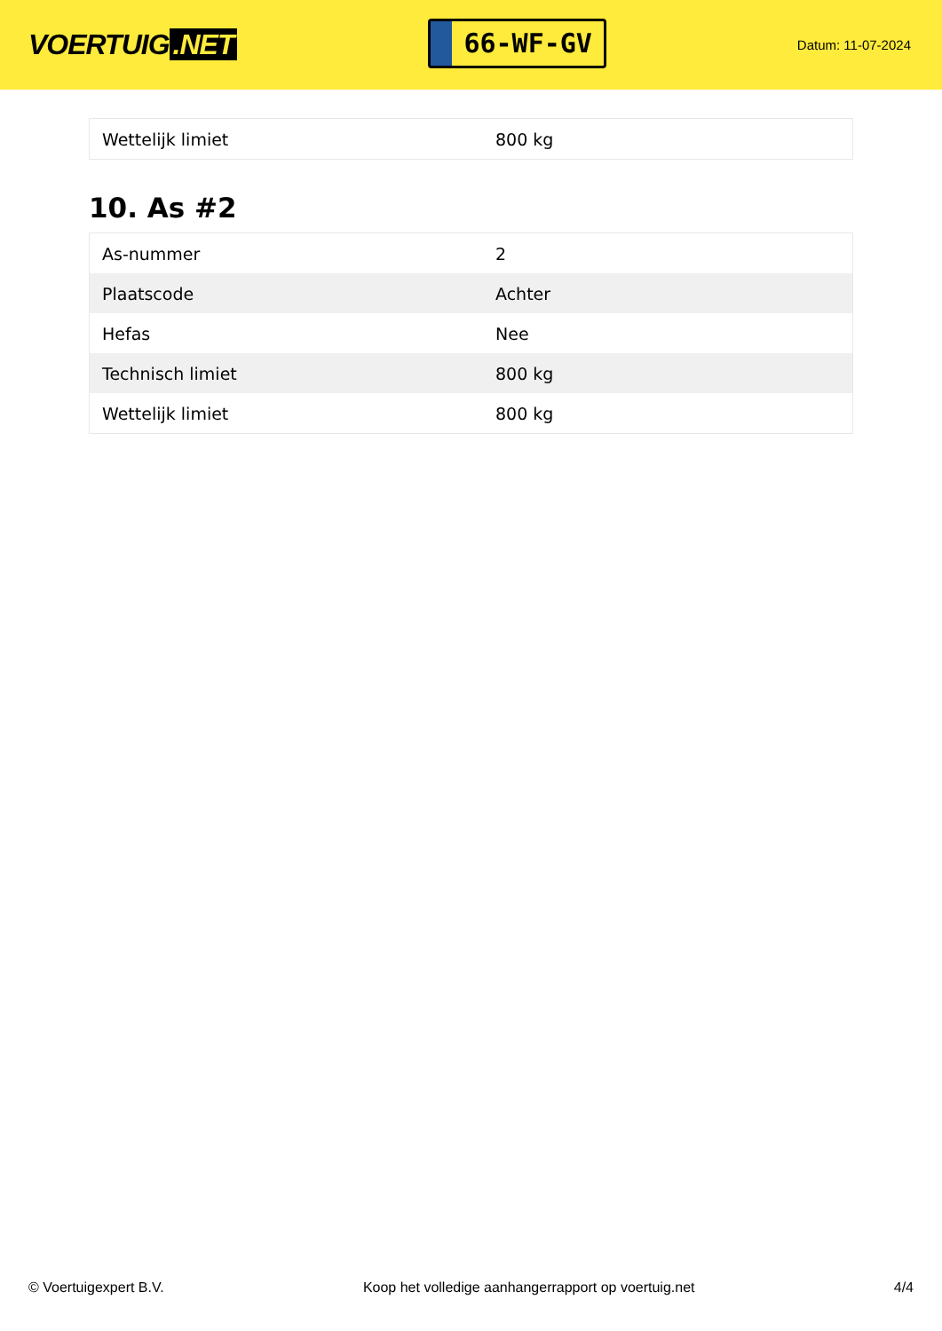VOERTUIG.NET
66-WF-GV
Datum: 11-07-2024
| Wettelijk limiet | 800 kg |
10. As #2
| As-nummer | 2 |
| Plaatscode | Achter |
| Hefas | Nee |
| Technisch limiet | 800 kg |
| Wettelijk limiet | 800 kg |
© Voertuigexpert B.V. Koop het volledige aanhangerrapport op voertuig.net 4/4